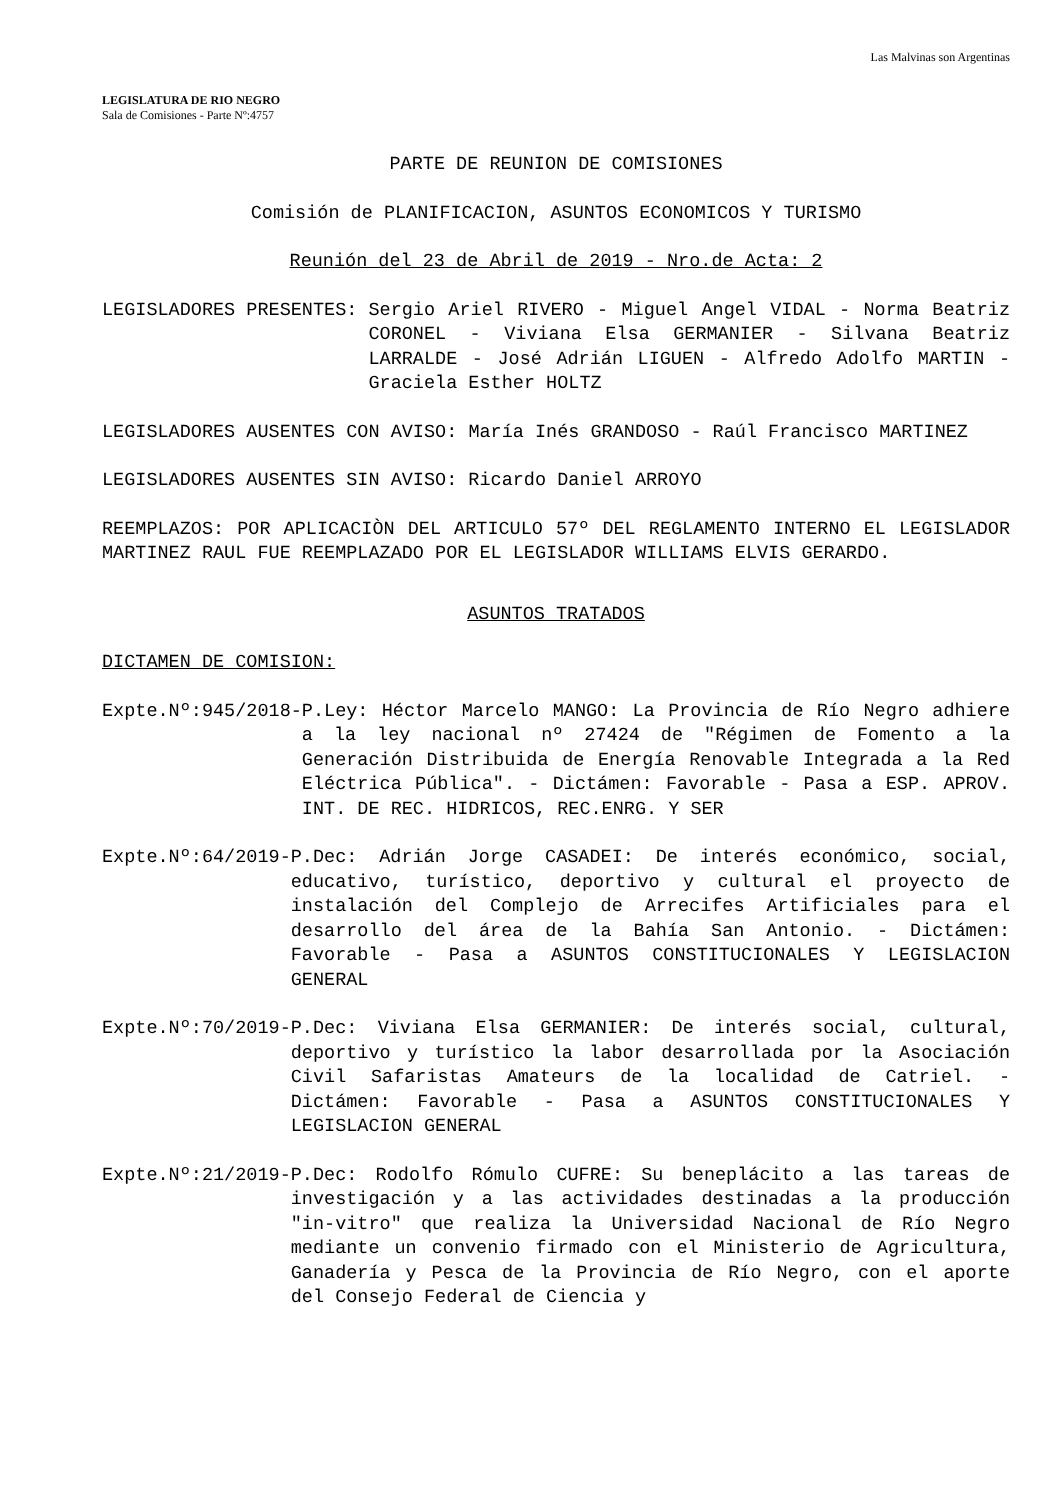Las Malvinas son Argentinas
LEGISLATURA DE RIO NEGRO
Sala de Comisiones - Parte Nº:4757
PARTE DE REUNION DE COMISIONES
Comisión de PLANIFICACION, ASUNTOS ECONOMICOS Y TURISMO
Reunión del 23 de Abril de 2019 - Nro.de Acta: 2
LEGISLADORES PRESENTES: Sergio Ariel RIVERO - Miguel Angel VIDAL - Norma Beatriz CORONEL - Viviana Elsa GERMANIER - Silvana Beatriz LARRALDE - José Adrián LIGUEN - Alfredo Adolfo MARTIN - Graciela Esther HOLTZ
LEGISLADORES AUSENTES CON AVISO: María Inés GRANDOSO - Raúl Francisco MARTINEZ
LEGISLADORES AUSENTES SIN AVISO: Ricardo Daniel ARROYO
REEMPLAZOS: POR APLICACIÒN DEL ARTICULO 57º DEL REGLAMENTO INTERNO EL LEGISLADOR MARTINEZ RAUL FUE REEMPLAZADO POR EL LEGISLADOR WILLIAMS ELVIS GERARDO.
ASUNTOS TRATADOS
DICTAMEN DE COMISION:
Expte.Nº:945/2018- P.Ley: Héctor Marcelo MANGO: La Provincia de Río Negro adhiere a la ley nacional nº 27424 de "Régimen de Fomento a la Generación Distribuida de Energía Renovable Integrada a la Red Eléctrica Pública". - Dictámen: Favorable - Pasa a ESP. APROV. INT. DE REC. HIDRICOS, REC.ENRG. Y SER
Expte.Nº:64/2019- P.Dec: Adrián Jorge CASADEI: De interés económico, social, educativo, turístico, deportivo y cultural el proyecto de instalación del Complejo de Arrecifes Artificiales para el desarrollo del área de la Bahía San Antonio. - Dictámen: Favorable - Pasa a ASUNTOS CONSTITUCIONALES Y LEGISLACION GENERAL
Expte.Nº:70/2019- P.Dec: Viviana Elsa GERMANIER: De interés social, cultural, deportivo y turístico la labor desarrollada por la Asociación Civil Safaristas Amateurs de la localidad de Catriel. - Dictámen: Favorable - Pasa a ASUNTOS CONSTITUCIONALES Y LEGISLACION GENERAL
Expte.Nº:21/2019- P.Dec: Rodolfo Rómulo CUFRE: Su beneplácito a las tareas de investigación y a las actividades destinadas a la producción "in-vitro" que realiza la Universidad Nacional de Río Negro mediante un convenio firmado con el Ministerio de Agricultura, Ganadería y Pesca de la Provincia de Río Negro, con el aporte del Consejo Federal de Ciencia y